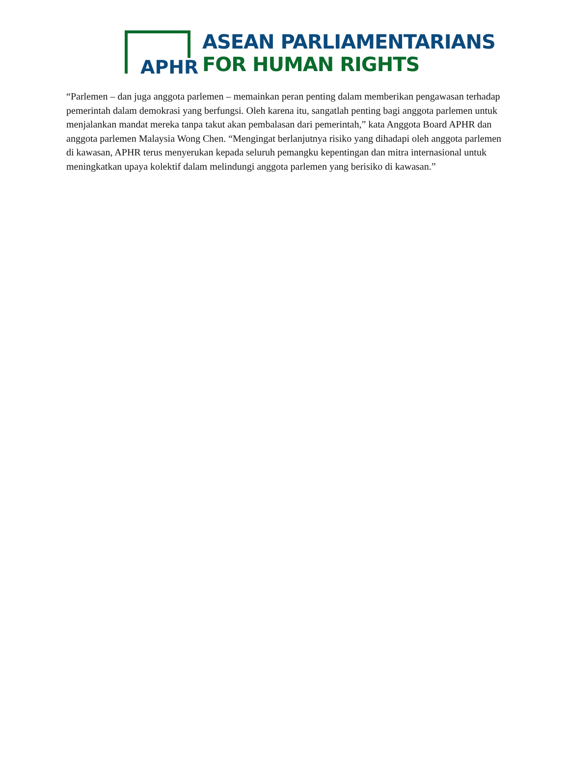APHR
ASEAN PARLIAMENTARIANS
FOR HUMAN RIGHTS
“Parlemen – dan juga anggota parlemen – memainkan peran penting dalam memberikan pengawasan terhadap pemerintah dalam demokrasi yang berfungsi. Oleh karena itu, sangatlah penting bagi anggota parlemen untuk menjalankan mandat mereka tanpa takut akan pembalasan dari pemerintah,” kata Anggota Board APHR dan anggota parlemen Malaysia Wong Chen. “Mengingat berlanjutnya risiko yang dihadapi oleh anggota parlemen di kawasan, APHR terus menyerukan kepada seluruh pemangku kepentingan dan mitra internasional untuk meningkatkan upaya kolektif dalam melindungi anggota parlemen yang berisiko di kawasan.”